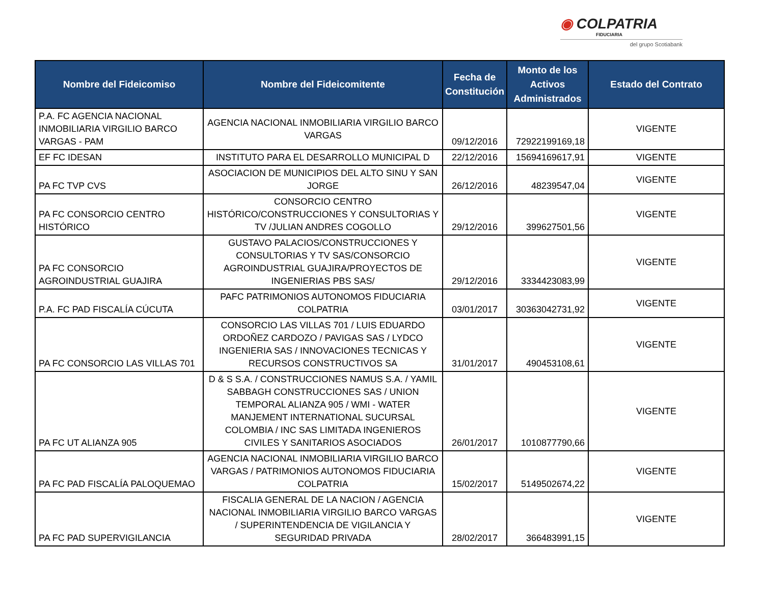◉ COLPATRIA
FIDUCIARIA
del grupo Scotiabank
| Nombre del Fideicomiso | Nombre del Fideicomitente | Fecha de Constitución | Monto de los Activos Administrados | Estado del Contrato |
| --- | --- | --- | --- | --- |
| P.A. FC AGENCIA NACIONAL INMOBILIARIA VIRGILIO BARCO VARGAS - PAM | AGENCIA NACIONAL INMOBILIARIA VIRGILIO BARCO VARGAS | 09/12/2016 | 72922199169,18 | VIGENTE |
| EF FC IDESAN | INSTITUTO PARA EL DESARROLLO MUNICIPAL D | 22/12/2016 | 15694169617,91 | VIGENTE |
| PA FC TVP CVS | ASOCIACION DE MUNICIPIOS DEL ALTO SINU Y SAN JORGE | 26/12/2016 | 48239547,04 | VIGENTE |
| PA FC CONSORCIO CENTRO HISTÓRICO | CONSORCIO CENTRO HISTÓRICO/CONSTRUCCIONES Y CONSULTORIAS Y TV /JULIAN ANDRES COGOLLO | 29/12/2016 | 399627501,56 | VIGENTE |
| PA FC CONSORCIO AGROINDUSTRIAL GUAJIRA | GUSTAVO PALACIOS/CONSTRUCCIONES Y CONSULTORIAS Y TV SAS/CONSORCIO AGROINDUSTRIAL GUAJIRA/PROYECTOS DE INGENIERIAS PBS SAS/ | 29/12/2016 | 3334423083,99 | VIGENTE |
| P.A. FC PAD FISCALÍA CÚCUTA | PAFC PATRIMONIOS AUTONOMOS FIDUCIARIA COLPATRIA | 03/01/2017 | 30363042731,92 | VIGENTE |
| PA FC CONSORCIO LAS VILLAS 701 | CONSORCIO LAS VILLAS 701 / LUIS EDUARDO ORDOÑEZ CARDOZO / PAVIGAS SAS / LYDCO INGENIERIA SAS / INNOVACIONES TECNICAS Y RECURSOS CONSTRUCTIVOS SA | 31/01/2017 | 490453108,61 | VIGENTE |
| PA FC UT ALIANZA 905 | D & S S.A. / CONSTRUCCIONES NAMUS S.A. / YAMIL SABBAGH CONSTRUCCIONES SAS / UNION TEMPORAL ALIANZA 905 / WMI - WATER MANJEMENT INTERNATIONAL SUCURSAL COLOMBIA / INC SAS LIMITADA INGENIEROS CIVILES Y SANITARIOS ASOCIADOS | 26/01/2017 | 1010877790,66 | VIGENTE |
| PA FC PAD FISCALÍA PALOQUEMAO | AGENCIA NACIONAL INMOBILIARIA VIRGILIO BARCO VARGAS / PATRIMONIOS AUTONOMOS FIDUCIARIA COLPATRIA | 15/02/2017 | 5149502674,22 | VIGENTE |
| PA FC PAD SUPERVIGILANCIA | FISCALIA GENERAL DE LA NACION / AGENCIA NACIONAL INMOBILIARIA VIRGILIO BARCO VARGAS / SUPERINTENDENCIA DE VIGILANCIA Y SEGURIDAD PRIVADA | 28/02/2017 | 366483991,15 | VIGENTE |